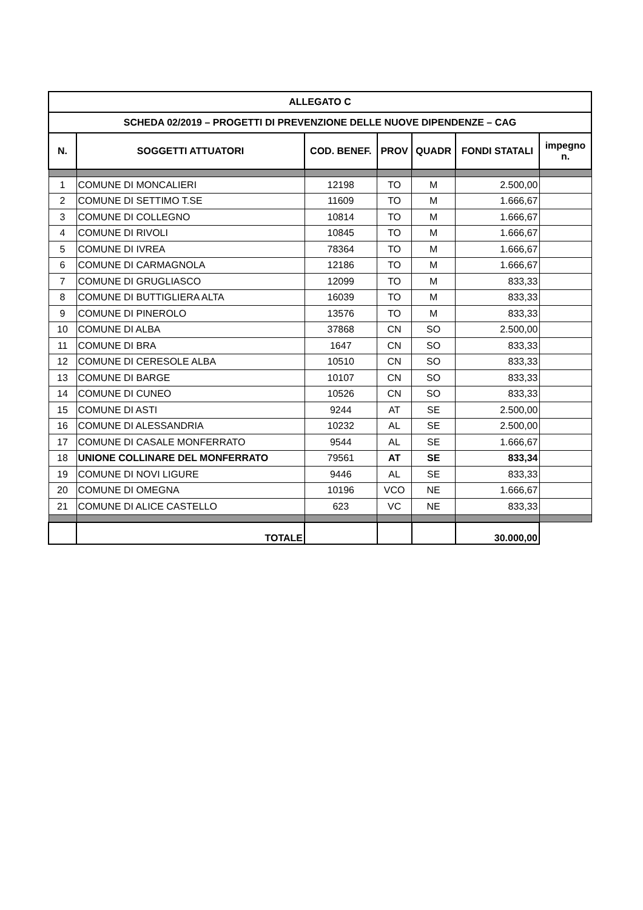| ALLEGATO C | | | | | | |
| --- | --- | --- | --- | --- | --- | --- |
| SCHEDA 02/2019 – PROGETTI DI PREVENZIONE DELLE NUOVE DIPENDENZE – CAG | | | | | | |
| N. | SOGGETTI ATTUATORI | COD. BENEF. | PROV | QUADR | FONDI STATALI | impegno n. |
| 1 | COMUNE DI MONCALIERI | 12198 | TO | M | 2.500,00 | |
| 2 | COMUNE DI SETTIMO T.SE | 11609 | TO | M | 1.666,67 | |
| 3 | COMUNE DI COLLEGNO | 10814 | TO | M | 1.666,67 | |
| 4 | COMUNE DI RIVOLI | 10845 | TO | M | 1.666,67 | |
| 5 | COMUNE DI IVREA | 78364 | TO | M | 1.666,67 | |
| 6 | COMUNE DI CARMAGNOLA | 12186 | TO | M | 1.666,67 | |
| 7 | COMUNE DI GRUGLIASCO | 12099 | TO | M | 833,33 | |
| 8 | COMUNE DI BUTTIGLIERA ALTA | 16039 | TO | M | 833,33 | |
| 9 | COMUNE DI PINEROLO | 13576 | TO | M | 833,33 | |
| 10 | COMUNE DI ALBA | 37868 | CN | SO | 2.500,00 | |
| 11 | COMUNE DI BRA | 1647 | CN | SO | 833,33 | |
| 12 | COMUNE DI CERESOLE ALBA | 10510 | CN | SO | 833,33 | |
| 13 | COMUNE DI BARGE | 10107 | CN | SO | 833,33 | |
| 14 | COMUNE DI CUNEO | 10526 | CN | SO | 833,33 | |
| 15 | COMUNE DI ASTI | 9244 | AT | SE | 2.500,00 | |
| 16 | COMUNE DI ALESSANDRIA | 10232 | AL | SE | 2.500,00 | |
| 17 | COMUNE DI CASALE MONFERRATO | 9544 | AL | SE | 1.666,67 | |
| 18 | UNIONE COLLINARE DEL MONFERRATO | 79561 | AT | SE | 833,34 | |
| 19 | COMUNE DI NOVI LIGURE | 9446 | AL | SE | 833,33 | |
| 20 | COMUNE DI OMEGNA | 10196 | VCO | NE | 1.666,67 | |
| 21 | COMUNE DI ALICE CASTELLO | 623 | VC | NE | 833,33 | |
| | TOTALE | | | | 30.000,00 | |